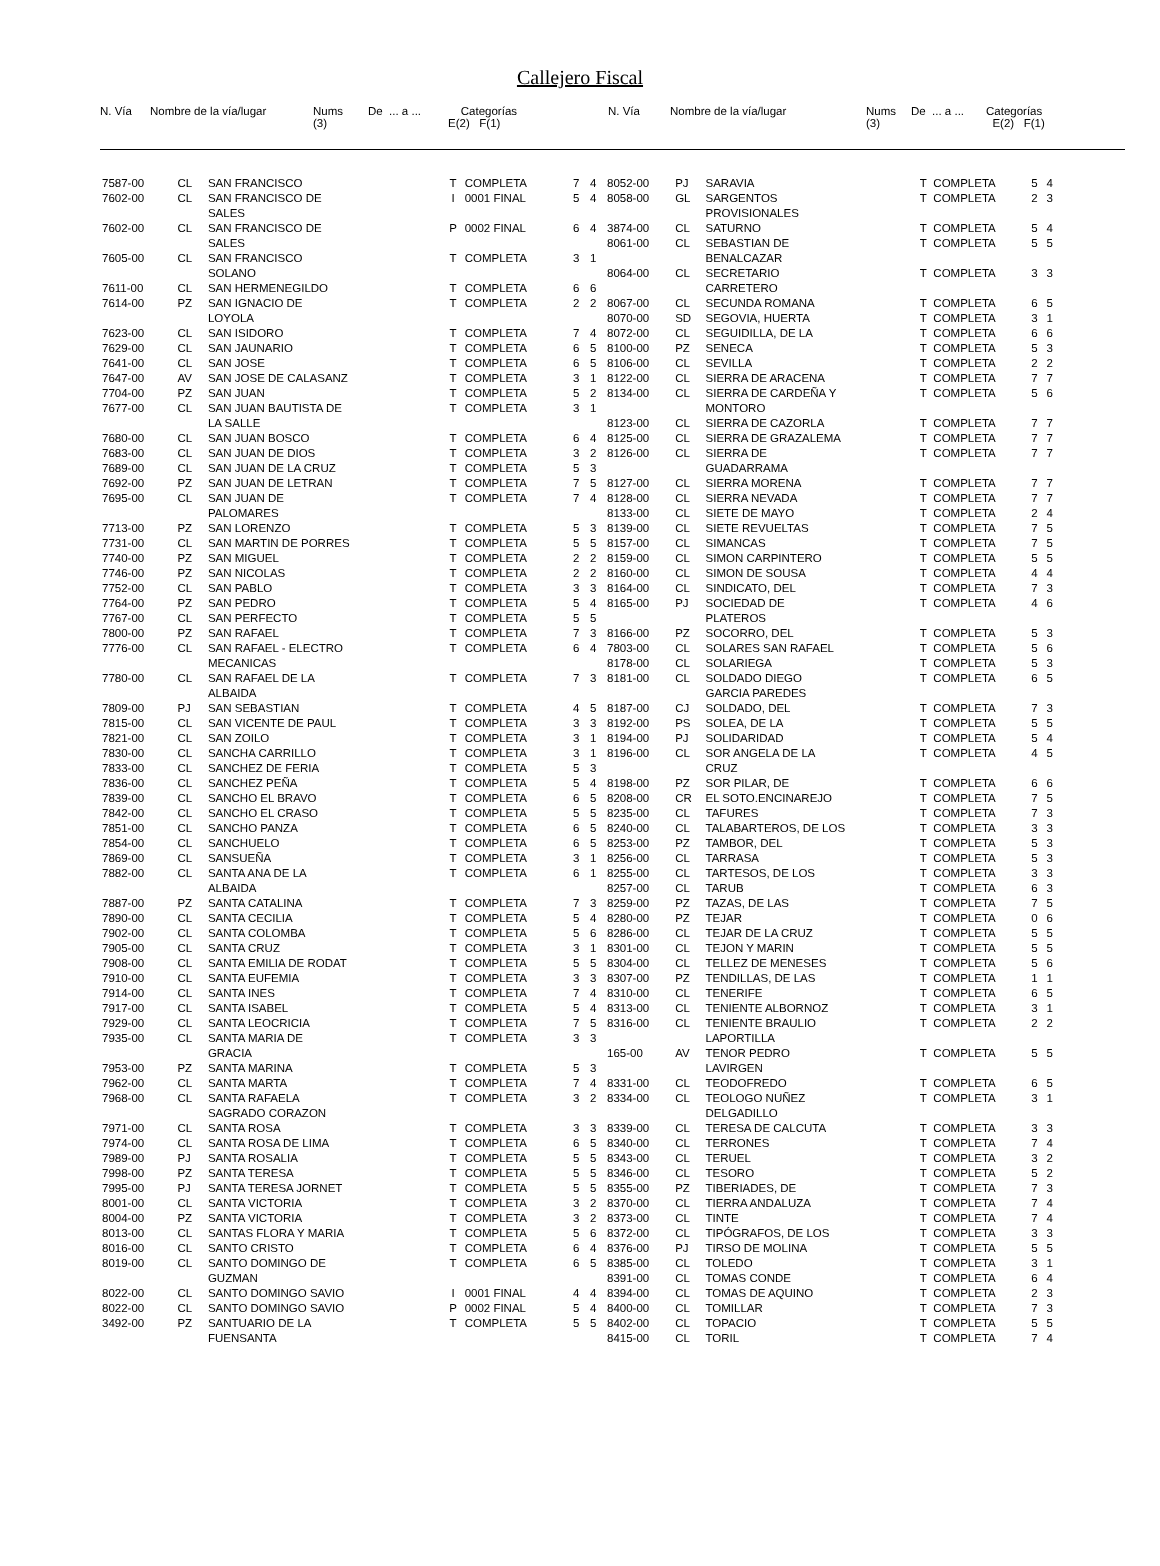Callejero Fiscal
N. Vía
Nombre de la vía/lugar
Nums (3)
De ... a ...
Categorías E(2) F(1)
N. Vía
Nombre de la vía/lugar
Nums (3)
De ... a ...
Categorías E(2) F(1)
| 7587-00 | CL | SAN FRANCISCO | T | COMPLETA | 7 | 4 |
| 7602-00 | CL | SAN FRANCISCO DE SALES | I | 0001 FINAL | 5 | 4 |
| 7602-00 | CL | SAN FRANCISCO DE SALES | P | 0002 FINAL | 6 | 4 |
| 7605-00 | CL | SAN FRANCISCO SOLANO | T | COMPLETA | 3 | 1 |
| 7611-00 | CL | SAN HERMENEGILDO | T | COMPLETA | 6 | 6 |
| 7614-00 | PZ | SAN IGNACIO DE LOYOLA | T | COMPLETA | 2 | 2 |
| 7623-00 | CL | SAN ISIDORO | T | COMPLETA | 7 | 4 |
| 7629-00 | CL | SAN JAUNARIO | T | COMPLETA | 6 | 5 |
| 7641-00 | CL | SAN JOSE | T | COMPLETA | 6 | 5 |
| 7647-00 | AV | SAN JOSE DE CALASANZ | T | COMPLETA | 3 | 1 |
| 7704-00 | PZ | SAN JUAN | T | COMPLETA | 5 | 2 |
| 7677-00 | CL | SAN JUAN BAUTISTA DE LA SALLE | T | COMPLETA | 3 | 1 |
| 7680-00 | CL | SAN JUAN BOSCO | T | COMPLETA | 6 | 4 |
| 7683-00 | CL | SAN JUAN DE DIOS | T | COMPLETA | 3 | 2 |
| 7689-00 | CL | SAN JUAN DE LA CRUZ | T | COMPLETA | 5 | 3 |
| 7692-00 | PZ | SAN JUAN DE LETRAN | T | COMPLETA | 7 | 5 |
| 7695-00 | CL | SAN JUAN DE PALOMARES | T | COMPLETA | 7 | 4 |
| 7713-00 | PZ | SAN LORENZO | T | COMPLETA | 5 | 3 |
| 7731-00 | CL | SAN MARTIN DE PORRES | T | COMPLETA | 5 | 5 |
| 7740-00 | PZ | SAN MIGUEL | T | COMPLETA | 2 | 2 |
| 7746-00 | PZ | SAN NICOLAS | T | COMPLETA | 2 | 2 |
| 7752-00 | CL | SAN PABLO | T | COMPLETA | 3 | 3 |
| 7764-00 | PZ | SAN PEDRO | T | COMPLETA | 5 | 4 |
| 7767-00 | CL | SAN PERFECTO | T | COMPLETA | 5 | 5 |
| 7800-00 | PZ | SAN RAFAEL | T | COMPLETA | 7 | 3 |
| 7776-00 | CL | SAN RAFAEL - ELECTRO MECANICAS | T | COMPLETA | 6 | 4 |
| 7780-00 | CL | SAN RAFAEL DE LA ALBAIDA | T | COMPLETA | 7 | 3 |
| 7809-00 | PJ | SAN SEBASTIAN | T | COMPLETA | 4 | 5 |
| 7815-00 | CL | SAN VICENTE DE PAUL | T | COMPLETA | 3 | 3 |
| 7821-00 | CL | SAN ZOILO | T | COMPLETA | 3 | 1 |
| 7830-00 | CL | SANCHA CARRILLO | T | COMPLETA | 3 | 1 |
| 7833-00 | CL | SANCHEZ DE FERIA | T | COMPLETA | 5 | 3 |
| 7836-00 | CL | SANCHEZ PEÑA | T | COMPLETA | 5 | 4 |
| 7839-00 | CL | SANCHO EL BRAVO | T | COMPLETA | 6 | 5 |
| 7842-00 | CL | SANCHO EL CRASO | T | COMPLETA | 5 | 5 |
| 7851-00 | CL | SANCHO PANZA | T | COMPLETA | 6 | 5 |
| 7854-00 | CL | SANCHUELO | T | COMPLETA | 6 | 5 |
| 7869-00 | CL | SANSUEÑA | T | COMPLETA | 3 | 1 |
| 7882-00 | CL | SANTA ANA DE LA ALBAIDA | T | COMPLETA | 6 | 1 |
| 7887-00 | PZ | SANTA CATALINA | T | COMPLETA | 7 | 3 |
| 7890-00 | CL | SANTA CECILIA | T | COMPLETA | 5 | 4 |
| 7902-00 | CL | SANTA COLOMBA | T | COMPLETA | 5 | 6 |
| 7905-00 | CL | SANTA CRUZ | T | COMPLETA | 3 | 1 |
| 7908-00 | CL | SANTA EMILIA DE RODAT | T | COMPLETA | 5 | 5 |
| 7910-00 | CL | SANTA EUFEMIA | T | COMPLETA | 3 | 3 |
| 7914-00 | CL | SANTA INES | T | COMPLETA | 7 | 4 |
| 7917-00 | CL | SANTA ISABEL | T | COMPLETA | 5 | 4 |
| 7929-00 | CL | SANTA LEOCRICIA | T | COMPLETA | 7 | 5 |
| 7935-00 | CL | SANTA MARIA DE GRACIA | T | COMPLETA | 3 | 3 |
| 7953-00 | PZ | SANTA MARINA | T | COMPLETA | 5 | 3 |
| 7962-00 | CL | SANTA MARTA | T | COMPLETA | 7 | 4 |
| 7968-00 | CL | SANTA RAFAELA SAGRADO CORAZON | T | COMPLETA | 3 | 2 |
| 7971-00 | CL | SANTA ROSA | T | COMPLETA | 3 | 3 |
| 7974-00 | CL | SANTA ROSA DE LIMA | T | COMPLETA | 6 | 5 |
| 7989-00 | PJ | SANTA ROSALIA | T | COMPLETA | 5 | 5 |
| 7998-00 | PZ | SANTA TERESA | T | COMPLETA | 5 | 5 |
| 7995-00 | PJ | SANTA TERESA JORNET | T | COMPLETA | 5 | 5 |
| 8001-00 | CL | SANTA VICTORIA | T | COMPLETA | 3 | 2 |
| 8004-00 | PZ | SANTA VICTORIA | T | COMPLETA | 3 | 2 |
| 8013-00 | CL | SANTAS FLORA Y MARIA | T | COMPLETA | 5 | 6 |
| 8016-00 | CL | SANTO CRISTO | T | COMPLETA | 6 | 4 |
| 8019-00 | CL | SANTO DOMINGO DE GUZMAN | T | COMPLETA | 6 | 5 |
| 8022-00 | CL | SANTO DOMINGO SAVIO | I | 0001 FINAL | 4 | 4 |
| 8022-00 | CL | SANTO DOMINGO SAVIO | P | 0002 FINAL | 5 | 4 |
| 3492-00 | PZ | SANTUARIO DE LA FUENSANTA | T | COMPLETA | 5 | 5 |
| 8052-00 | PJ | SARAVIA | T | COMPLETA | 5 | 4 |
| 8058-00 | GL | SARGENTOS PROVISIONALES | T | COMPLETA | 2 | 3 |
| 3874-00 | CL | SATURNO | T | COMPLETA | 5 | 4 |
| 8061-00 | CL | SEBASTIAN DE BENALCAZAR | T | COMPLETA | 5 | 5 |
| 8064-00 | CL | SECRETARIO CARRETERO | T | COMPLETA | 3 | 3 |
| 8067-00 | CL | SECUNDA ROMANA | T | COMPLETA | 6 | 5 |
| 8070-00 | SD | SEGOVIA, HUERTA | T | COMPLETA | 3 | 1 |
| 8072-00 | CL | SEGUIDILLA, DE LA | T | COMPLETA | 6 | 6 |
| 8100-00 | PZ | SENECA | T | COMPLETA | 5 | 3 |
| 8106-00 | CL | SEVILLA | T | COMPLETA | 2 | 2 |
| 8122-00 | CL | SIERRA DE ARACENA | T | COMPLETA | 7 | 7 |
| 8134-00 | CL | SIERRA DE CARDEÑA Y MONTORO | T | COMPLETA | 5 | 6 |
| 8123-00 | CL | SIERRA DE CAZORLA | T | COMPLETA | 7 | 7 |
| 8125-00 | CL | SIERRA DE GRAZALEMA | T | COMPLETA | 7 | 7 |
| 8126-00 | CL | SIERRA DE GUADARRAMA | T | COMPLETA | 7 | 7 |
| 8127-00 | CL | SIERRA MORENA | T | COMPLETA | 7 | 7 |
| 8128-00 | CL | SIERRA NEVADA | T | COMPLETA | 7 | 7 |
| 8133-00 | CL | SIETE DE MAYO | T | COMPLETA | 2 | 4 |
| 8139-00 | CL | SIETE REVUELTAS | T | COMPLETA | 7 | 5 |
| 8157-00 | CL | SIMANCAS | T | COMPLETA | 7 | 5 |
| 8159-00 | CL | SIMON CARPINTERO | T | COMPLETA | 5 | 5 |
| 8160-00 | CL | SIMON DE SOUSA | T | COMPLETA | 4 | 4 |
| 8164-00 | CL | SINDICATO, DEL | T | COMPLETA | 7 | 3 |
| 8165-00 | PJ | SOCIEDAD DE PLATEROS | T | COMPLETA | 4 | 6 |
| 8166-00 | PZ | SOCORRO, DEL | T | COMPLETA | 5 | 3 |
| 7803-00 | CL | SOLARES SAN RAFAEL | T | COMPLETA | 5 | 6 |
| 8178-00 | CL | SOLARIEGA | T | COMPLETA | 5 | 3 |
| 8181-00 | CL | SOLDADO DIEGO GARCIA PAREDES | T | COMPLETA | 6 | 5 |
| 8187-00 | CJ | SOLDADO, DEL | T | COMPLETA | 7 | 3 |
| 8192-00 | PS | SOLEA, DE LA | T | COMPLETA | 5 | 5 |
| 8194-00 | PJ | SOLIDARIDAD | T | COMPLETA | 5 | 4 |
| 8196-00 | CL | SOR ANGELA DE LA CRUZ | T | COMPLETA | 4 | 5 |
| 8198-00 | PZ | SOR PILAR, DE | T | COMPLETA | 6 | 6 |
| 8208-00 | CR | EL SOTO.ENCINAREJO | T | COMPLETA | 7 | 5 |
| 8235-00 | CL | TAFURES | T | COMPLETA | 7 | 3 |
| 8240-00 | CL | TALABARTEROS, DE LOS | T | COMPLETA | 3 | 3 |
| 8253-00 | PZ | TAMBOR, DEL | T | COMPLETA | 5 | 3 |
| 8256-00 | CL | TARRASA | T | COMPLETA | 5 | 3 |
| 8255-00 | CL | TARTESOS, DE LOS | T | COMPLETA | 3 | 3 |
| 8257-00 | CL | TARUB | T | COMPLETA | 6 | 3 |
| 8259-00 | PZ | TAZAS, DE LAS | T | COMPLETA | 7 | 5 |
| 8280-00 | PZ | TEJAR | T | COMPLETA | 0 | 6 |
| 8286-00 | CL | TEJAR DE LA CRUZ | T | COMPLETA | 5 | 5 |
| 8301-00 | CL | TEJON Y MARIN | T | COMPLETA | 5 | 5 |
| 8304-00 | CL | TELLEZ DE MENESES | T | COMPLETA | 5 | 6 |
| 8307-00 | PZ | TENDILLAS, DE LAS | T | COMPLETA | 1 | 1 |
| 8310-00 | CL | TENERIFE | T | COMPLETA | 6 | 5 |
| 8313-00 | CL | TENIENTE ALBORNOZ | T | COMPLETA | 3 | 1 |
| 8316-00 | CL | TENIENTE BRAULIO LAPORTILLA | T | COMPLETA | 2 | 2 |
| 165-00 | AV | TENOR PEDRO LAVIRGEN | T | COMPLETA | 5 | 5 |
| 8331-00 | CL | TEODOFREDO | T | COMPLETA | 6 | 5 |
| 8334-00 | CL | TEOLOGO NUÑEZ DELGADILLO | T | COMPLETA | 3 | 1 |
| 8339-00 | CL | TERESA DE CALCUTA | T | COMPLETA | 3 | 3 |
| 8340-00 | CL | TERRONES | T | COMPLETA | 7 | 4 |
| 8343-00 | CL | TERUEL | T | COMPLETA | 3 | 2 |
| 8346-00 | CL | TESORO | T | COMPLETA | 5 | 2 |
| 8355-00 | PZ | TIBERIADES, DE | T | COMPLETA | 7 | 3 |
| 8370-00 | CL | TIERRA ANDALUZA | T | COMPLETA | 7 | 4 |
| 8373-00 | CL | TINTE | T | COMPLETA | 7 | 4 |
| 8372-00 | CL | TIPÓGRAFOS, DE LOS | T | COMPLETA | 3 | 3 |
| 8376-00 | PJ | TIRSO DE MOLINA | T | COMPLETA | 5 | 5 |
| 8385-00 | CL | TOLEDO | T | COMPLETA | 3 | 1 |
| 8391-00 | CL | TOMAS CONDE | T | COMPLETA | 6 | 4 |
| 8394-00 | CL | TOMAS DE AQUINO | T | COMPLETA | 2 | 3 |
| 8400-00 | CL | TOMILLAR | T | COMPLETA | 7 | 3 |
| 8402-00 | CL | TOPACIO | T | COMPLETA | 5 | 5 |
| 8415-00 | CL | TORIL | T | COMPLETA | 7 | 4 |